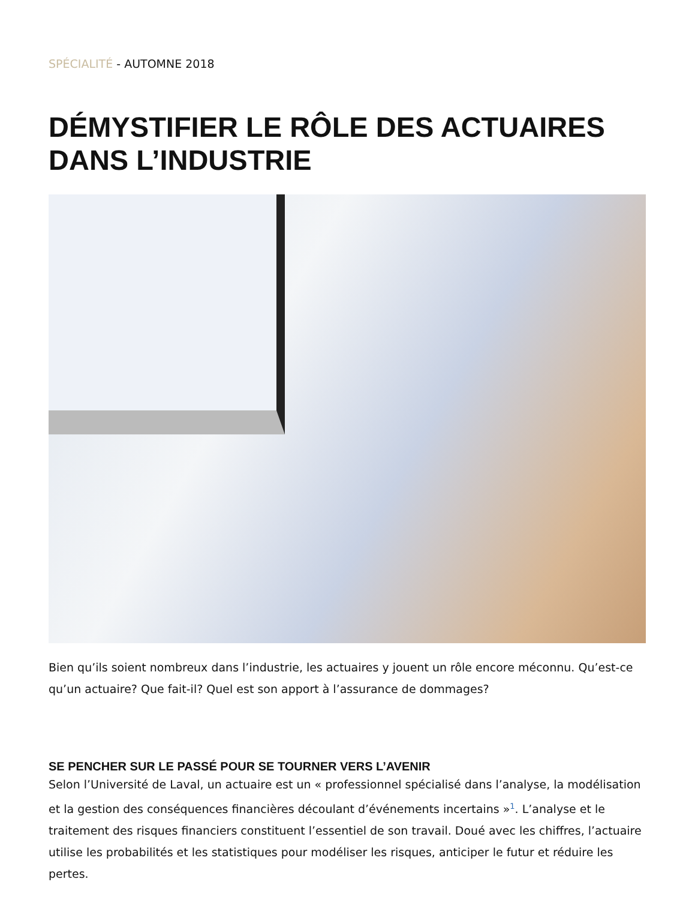SPÉCIALITÉ - AUTOMNE 2018
DÉMYSTIFIER LE RÔLE DES ACTUAIRES DANS L’INDUSTRIE
Bien qu’ils soient nombreux dans l’industrie, les actuaires y jouent un rôle encore méconnu. Qu’est-ce qu’un actuaire? Que fait-il? Quel est son apport à l’assurance de dommages?
SE PENCHER SUR LE PASSÉ POUR SE TOURNER VERS L’AVENIR
Selon l’Université de Laval, un actuaire est un « professionnel spécialisé dans l’analyse, la modélisation et la gestion des conséquences financières découlant d’événements incertains »<sup>1</sup>. L’analyse et le traitement des risques financiers constituent l’essentiel de son travail. Doué avec les chiffres, l’actuaire utilise les probabilités et les statistiques pour modéliser les risques, anticiper le futur et réduire les pertes.